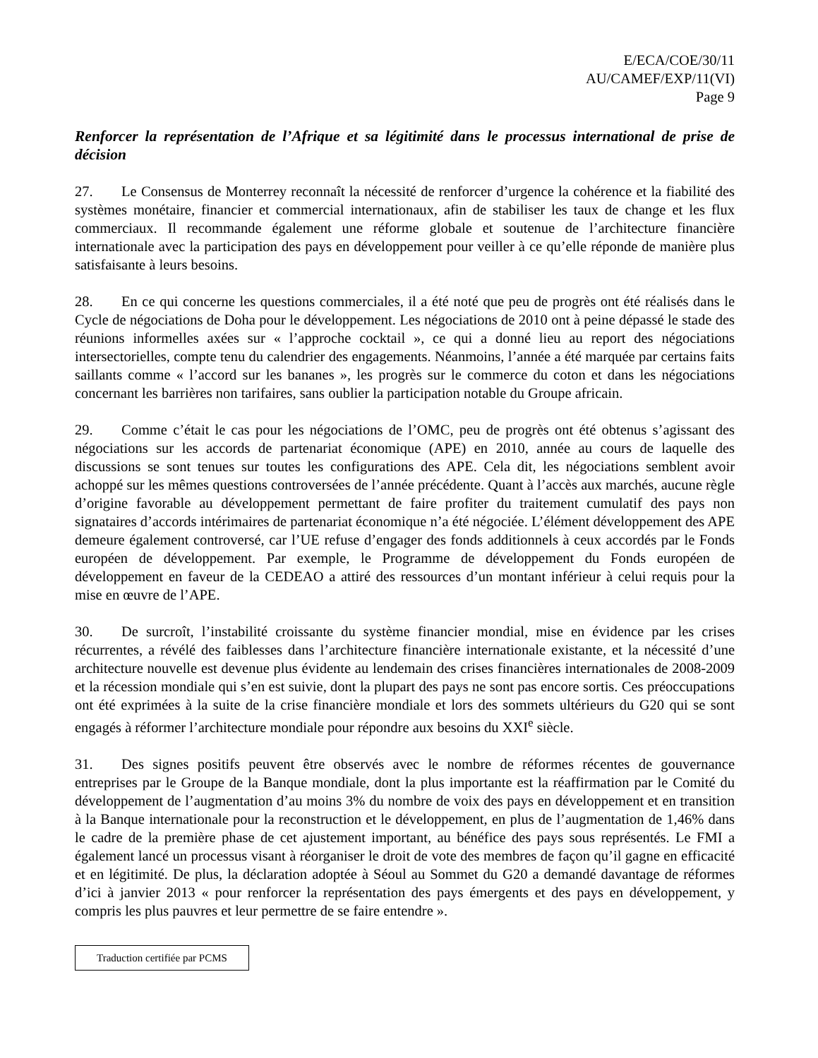E/ECA/COE/30/11
AU/CAMEF/EXP/11(VI)
Page 9
Renforcer la représentation de l’Afrique et sa légitimité dans le processus international de prise de décision
27. Le Consensus de Monterrey reconnaît la nécessité de renforcer d’urgence la cohérence et la fiabilité des systèmes monétaire, financier et commercial internationaux, afin de stabiliser les taux de change et les flux commerciaux. Il recommande également une réforme globale et soutenue de l’architecture financière internationale avec la participation des pays en développement pour veiller à ce qu’elle réponde de manière plus satisfaisante à leurs besoins.
28. En ce qui concerne les questions commerciales, il a été noté que peu de progrès ont été réalisés dans le Cycle de négociations de Doha pour le développement. Les négociations de 2010 ont à peine dépassé le stade des réunions informelles axées sur « l’approche cocktail », ce qui a donné lieu au report des négociations intersectorielles, compte tenu du calendrier des engagements. Néanmoins, l’année a été marquée par certains faits saillants comme « l’accord sur les bananes », les progrès sur le commerce du coton et dans les négociations concernant les barrières non tarifaires, sans oublier la participation notable du Groupe africain.
29. Comme c’était le cas pour les négociations de l’OMC, peu de progrès ont été obtenus s’agissant des négociations sur les accords de partenariat économique (APE) en 2010, année au cours de laquelle des discussions se sont tenues sur toutes les configurations des APE. Cela dit, les négociations semblent avoir achoppé sur les mêmes questions controversées de l’année précédente. Quant à l’accès aux marchés, aucune règle d’origine favorable au développement permettant de faire profiter du traitement cumulatif des pays non signataires d’accords intérimaires de partenariat économique n’a été négociée. L’élément développement des APE demeure également controversé, car l’UE refuse d’engager des fonds additionnels à ceux accordés par le Fonds européen de développement. Par exemple, le Programme de développement du Fonds européen de développement en faveur de la CEDEAO a attiré des ressources d’un montant inférieur à celui requis pour la mise en œuvre de l’APE.
30. De surcroît, l’instabilité croissante du système financier mondial, mise en évidence par les crises récurrentes, a révélé des faiblesses dans l’architecture financière internationale existante, et la nécessité d’une architecture nouvelle est devenue plus évidente au lendemain des crises financières internationales de 2008-2009 et la récession mondiale qui s’en est suivie, dont la plupart des pays ne sont pas encore sortis. Ces préoccupations ont été exprimées à la suite de la crise financière mondiale et lors des sommets ultérieurs du G20 qui se sont engagés à réformer l’architecture mondiale pour répondre aux besoins du XXI<sup>e</sup> siècle.
31. Des signes positifs peuvent être observés avec le nombre de réformes récentes de gouvernance entreprises par le Groupe de la Banque mondiale, dont la plus importante est la réaffirmation par le Comité du développement de l’augmentation d’au moins 3% du nombre de voix des pays en développement et en transition à la Banque internationale pour la reconstruction et le développement, en plus de l’augmentation de 1,46% dans le cadre de la première phase de cet ajustement important, au bénéfice des pays sous représentés. Le FMI a également lancé un processus visant à réorganiser le droit de vote des membres de façon qu’il gagne en efficacité et en légitimité. De plus, la déclaration adoptée à Séoul au Sommet du G20 a demandé davantage de réformes d’ici à janvier 2013 « pour renforcer la représentation des pays émergents et des pays en développement, y compris les plus pauvres et leur permettre de se faire entendre ».
Traduction certifiée par PCMS